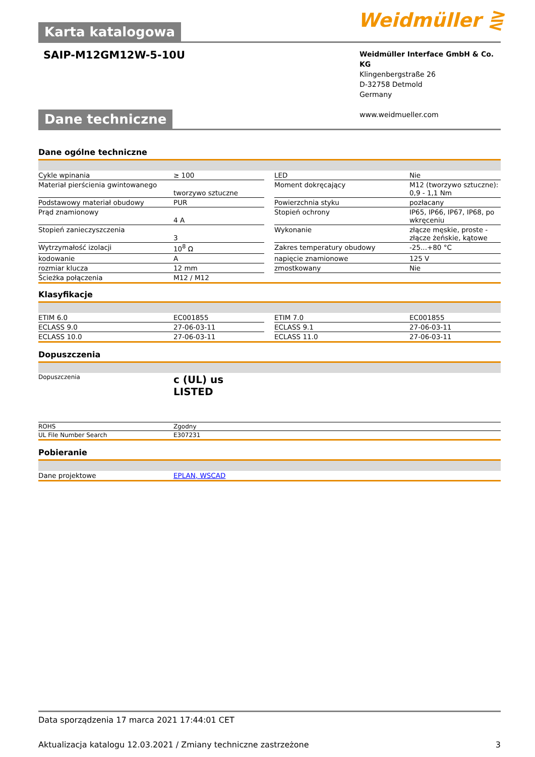Weidmüller ⋛
Karta katalogowa
SAIP-M12GM12W-5-10U
Weidmüller Interface GmbH & Co. KG
Klingenbergstraße 26
D-32758 Detmold
Germany
www.weidmueller.com
Dane techniczne
Dane ogólne techniczne
| Cykle wpinania | ≥ 100 | | LED | Nie |
| Materiał pierścienia gwintowanego | tworzywo sztuczne | | Moment dokręcający | M12 (tworzywo sztuczne): 0,9 - 1,1 Nm |
| Podstawowy materiał obudowy | PUR | | Powierzchnia styku | pozłacany |
| Prąd znamionowy | 4 A | | Stopień ochrony | IP65, IP66, IP67, IP68, po wkręceniu |
| Stopień zanieczyszczenia | 3 | | Wykonanie | złącze męskie, proste - złącze żeńskie, kątowe |
| Wytrzymałość izolacji | 10<sup>8</sup> Ω | | Zakres temperatury obudowy | -25...+80 °C |
| kodowanie | A | | napięcie znamionowe | 125 V |
| rozmiar klucza | 12 mm | | zmostkowany | Nie |
| Ścieżka połączenia | M12 / M12 | | | |
Klasyfikacje
| ETIM 6.0 | EC001855 | | ETIM 7.0 | EC001855 |
| ECLASS 9.0 | 27-06-03-11 | | ECLASS 9.1 | 27-06-03-11 |
| ECLASS 10.0 | 27-06-03-11 | | ECLASS 11.0 | 27-06-03-11 |
Dopuszczenia
| Dopuszczenia | c (UL) us LISTED |
| ROHS | Zgodny |
| UL File Number Search | E307231 |
Pobieranie
| Dane projektowe | EPLAN, WSCAD |
Data sporządzenia 17 marca 2021 17:44:01 CET
Aktualizacja katalogu 12.03.2021 / Zmiany techniczne zastrzeżone 3